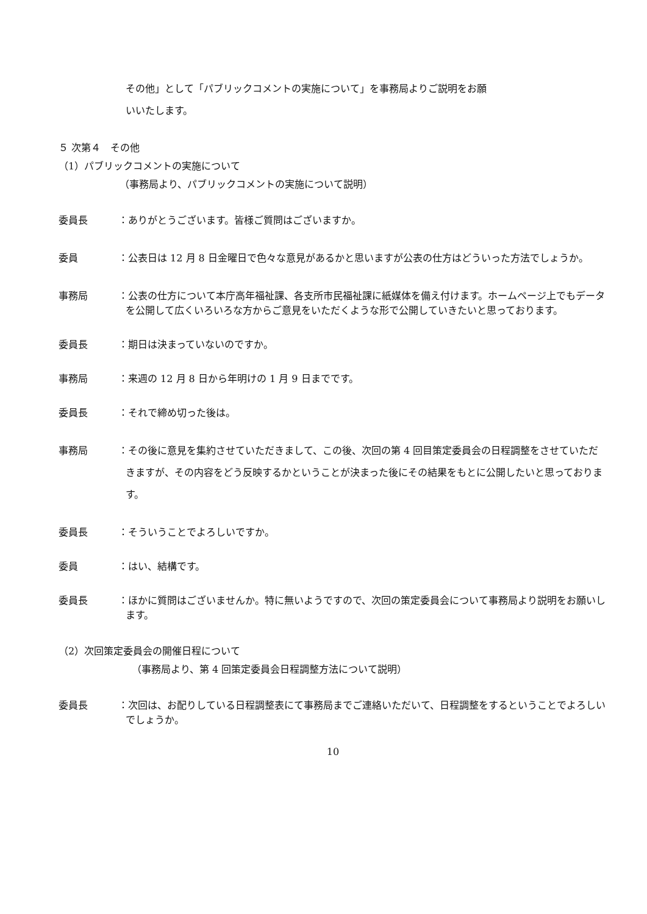その他」として「パブリックコメントの実施について」を事務局よりご説明をお願
いいたします。
５ 次第４　その他
（1）パブリックコメントの実施について
（事務局より、パブリックコメントの実施について説明）
委員長 ：ありがとうございます。皆様ご質問はございますか。
委員 ：公表日は 12 月 8 日金曜日で色々な意見があるかと思いますが公表の仕方はどういった方法でしょうか。
事務局 ：公表の仕方について本庁高年福祉課、各支所市民福祉課に紙媒体を備え付けます。ホームページ上でもデータを公開して広くいろいろな方からご意見をいただくような形で公開していきたいと思っております。
委員長 ：期日は決まっていないのですか。
事務局 ：来週の 12 月 8 日から年明けの 1 月 9 日までです。
委員長 ：それで締め切った後は。
事務局 ：その後に意見を集約させていただきまして、この後、次回の第 4 回目策定委員会の日程調整をさせていただきますが、その内容をどう反映するかということが決まった後にその結果をもとに公開したいと思っております。
委員長 ：そういうことでよろしいですか。
委員 ：はい、結構です。
委員長 ：ほかに質問はございませんか。特に無いようですので、次回の策定委員会について事務局より説明をお願いします。
（2）次回策定委員会の開催日程について
（事務局より、第 4 回策定委員会日程調整方法について説明）
委員長 ：次回は、お配りしている日程調整表にて事務局までご連絡いただいて、日程調整をするということでよろしいでしょうか。
10